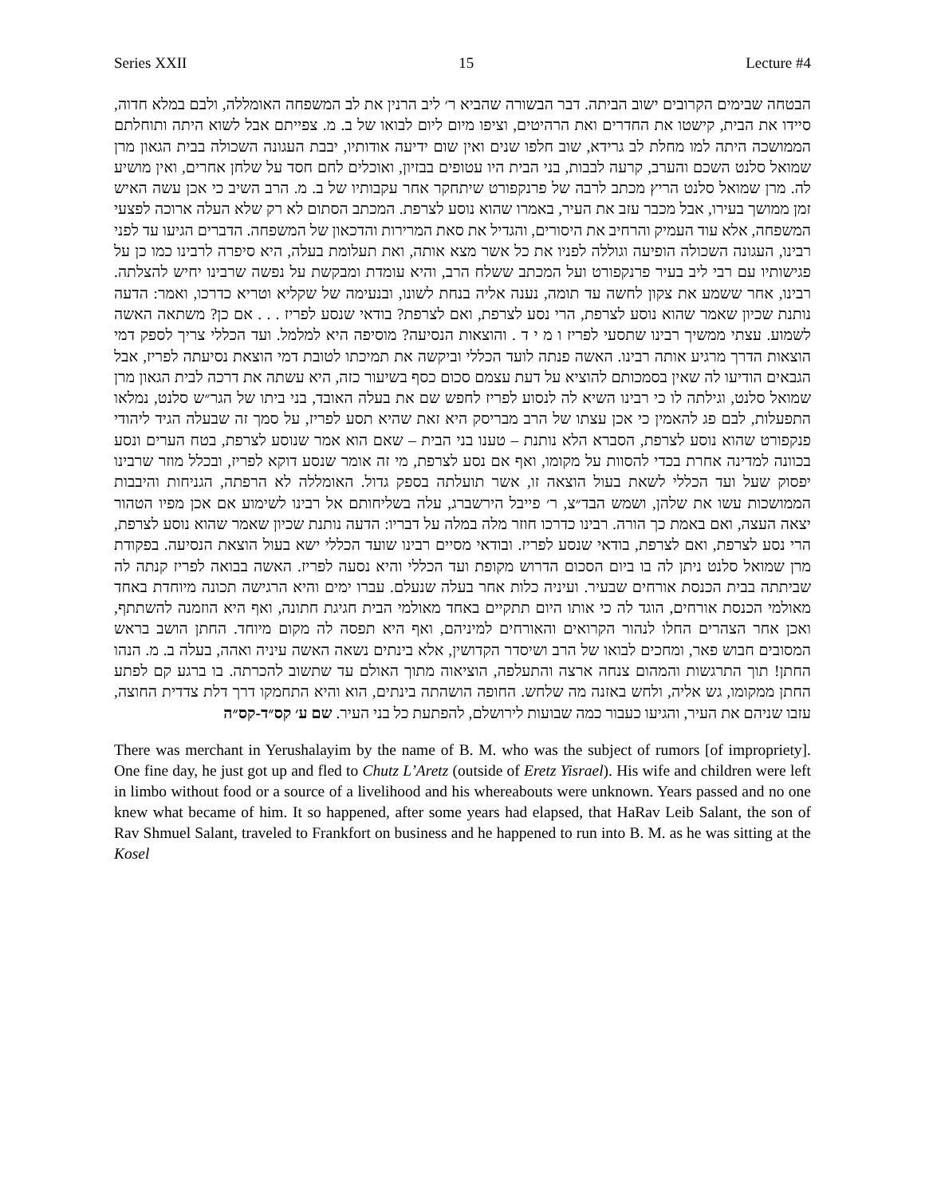Series XXII 15 Lecture #4
הבטחה שבימים הקרובים ישוב הביתה. דבר הבשורה שהביא ר׳ ליב הרנין את לב המשפחה האומללה, ולבם במלא חדוה, סיידו את הבית, קישטו את החדרים ואת הרהיטים, וציפו מיום ליום לבואו של ב. מ. צפייתם אבל לשוא היתה ותוחלתם הממושכה היתה למו מחלת לב גרידא, שוב חלפו שנים ואין שום ידיעה אודותיו, יבבת העגונה השכולה בבית הגאון מרן שמואל סלנט השכם והערב, קרעה לבבות, בני הבית היו עטופים בבזיון, ואוכלים לחם חסד על שלחן אחרים, ואין מושיע לה. מרן שמואל סלנט הריץ מכתב לרבה של פרנקפורט שיתחקר אחר עקבותיו של ב. מ. הרב השיב כי אכן עשה האיש זמן ממושך בעירו, אבל מכבר עזב את העיר, באמרו שהוא נוסע לצרפת. המכתב הסתום לא רק שלא העלה ארוכה לפצעי המשפחה, אלא עוד העמיק והרחיב את היסורים, והגדיל את סאת המרירות והדכאון של המשפחה. הדברים הגיעו עד לפני רבינו, העגונה השכולה הופיעה וגוללה לפניו את כל אשר מצא אותה, ואת תעלומת בעלה, היא סיפרה לרבינו כמו כן על פגישותיו עם רבי ליב בעיר פרנקפורט ועל המכתב ששלח הרב, והיא עומדת ומבקשת על נפשה שרבינו יחיש להצלתה. רבינו, אחר ששמע את צקון לחשה עד תומה, נענה אליה בנחת לשונו, ובנעימה של שקליא וטריא כדרכו, ואמר: הדעה נותנת שכיון שאמר שהוא נוסע לצרפת, הרי נסע לצרפת, ואם לצרפת? בודאי שנסע לפריז . . . אם כן? משתאה האשה לשמוע. עצתי ממשיך רבינו שתסעי לפריז ו מ י ד . והוצאות הנסיעה? מוסיפה היא למלמל. ועד הכללי צריך לספק דמי הוצאות הדרך מרגיע אותה רבינו. האשה פנתה לועד הכללי וביקשה את תמיכתו לטובת דמי הוצאת נסיעתה לפריז, אבל הגבאים הודיעו לה שאין בסמכותם להוציא על דעת עצמם סכום כסף בשיעור כזה, היא עשתה את דרכה לבית הגאון מרן שמואל סלנט, וגילתה לו כי רבינו השיא לה לנסוע לפריז לחפש שם את בעלה האובד, בני ביתו של הגר״ש סלנט, נמלאו התפעלות, לבם פג להאמין כי אכן עצתו של הרב מבריסק היא זאת שהיא תסע לפריז, על סמך זה שבעלה הגיד ליהודי פנקפורט שהוא נוסע לצרפת, הסברא הלא נותנת – טענו בני הבית – שאם הוא אמר שנוסע לצרפת, בטח הערים ונסע בכוונה למדינה אחרת בכדי להסוות על מקומו, ואף אם נסע לצרפת, מי זה אומר שנסע דוקא לפריז, ובכלל מוזר שרבינו יפסוק שעל ועד הכללי לשאת בעול הוצאה זו, אשר תועלתה בספק גדול. האומללה לא הרפתה, הגניחות והיבבות הממושכות עשו את שלהן, ושמש הבד״צ, ר׳ פייבל הירשברג, עלה בשליחותם אל רבינו לשימוע אם אכן מפיו הטהור יצאה העצה, ואם באמת כך הורה. רבינו כדרכו חוזר מלה במלה על דבריו: הדעה נותנת שכיון שאמר שהוא נוסע לצרפת, הרי נסע לצרפת, ואם לצרפת, בודאי שנסע לפריז. ובודאי מסיים רבינו שועד הכללי ישא בעול הוצאת הנסיעה. בפקודת מרן שמואל סלנט ניתן לה בו ביום הסכום הדרוש מקופת ועד הכללי והיא נסעה לפריז. האשה בבואה לפריז קנתה לה שביתתה בבית הכנסת אורחים שבעיר. ועיניה כלות אחר בעלה שנעלם. עברו ימים והיא הרגישה תכונה מיוחדת באחד מאולמי הכנסת אורחים, הוגד לה כי אותו היום תתקיים באחד מאולמי הבית חגיגת חתונה, ואף היא הוזמנה להשתתף, ואכן אחר הצהרים החלו לנהור הקרואים והאורחים למיניהם, ואף היא תפסה לה מקום מיוחד. החתן הושב בראש המסובים חבוש פאר, ומחכים לבואו של הרב ושיסדר הקדושין, אלא בינתים נשאה האשה עיניה ואהה, בעלה ב. מ. הנהו החתן! תוך התרגשות והמהום צנחה ארצה והתעלפה, הוציאוה מתוך האולם עד שתשוב להכרתה. בו ברגע קם לפתע החתן ממקומו, גש אליה, ולחש באזנה מה שלחש. החופה הושהתה בינתים, הוא והיא התחמקו דרך דלת צדדית החוצה, עזבו שניהם את העיר, והגיעו כעבור כמה שבועות לירושלם, להפתעת כל בני העיר. שם ע׳ קס״ד-קס״ה
There was merchant in Yerushalayim by the name of B. M. who was the subject of rumors [of impropriety]. One fine day, he just got up and fled to Chutz L’Aretz (outside of Eretz Yisrael). His wife and children were left in limbo without food or a source of a livelihood and his whereabouts were unknown. Years passed and no one knew what became of him. It so happened, after some years had elapsed, that HaRav Leib Salant, the son of Rav Shmuel Salant, traveled to Frankfort on business and he happened to run into B. M. as he was sitting at the Kosel